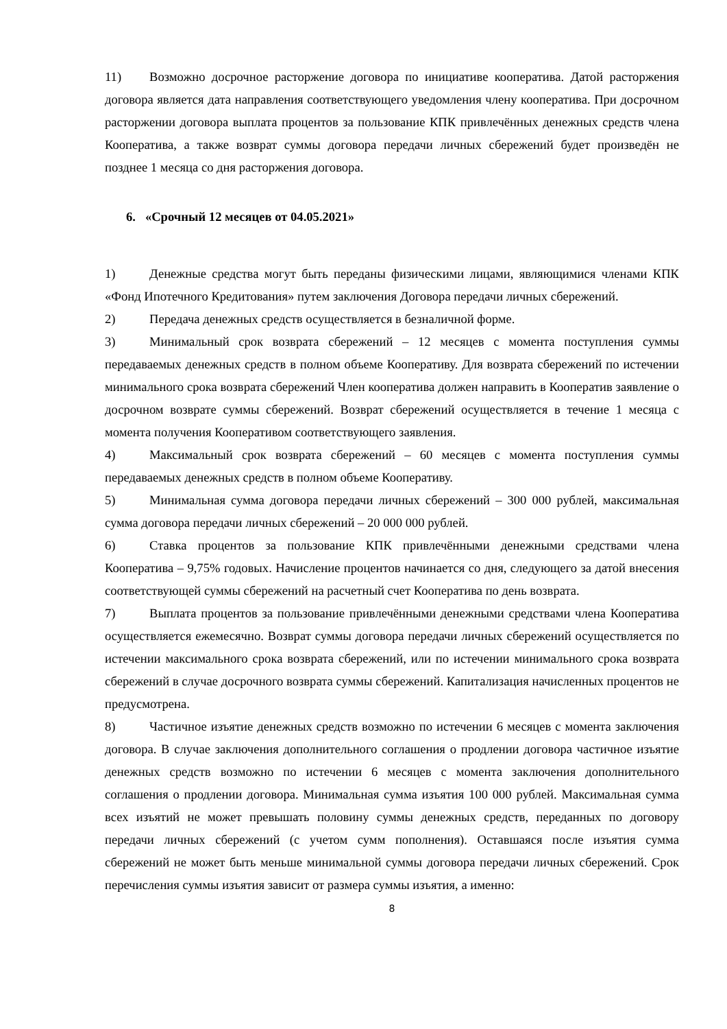11) Возможно досрочное расторжение договора по инициативе кооператива. Датой расторжения договора является дата направления соответствующего уведомления члену кооператива. При досрочном расторжении договора выплата процентов за пользование КПК привлечённых денежных средств члена Кооператива, а также возврат суммы договора передачи личных сбережений будет произведён не позднее 1 месяца со дня расторжения договора.
6. «Срочный 12 месяцев от 04.05.2021»
1) Денежные средства могут быть переданы физическими лицами, являющимися членами КПК «Фонд Ипотечного Кредитования» путем заключения Договора передачи личных сбережений.
2) Передача денежных средств осуществляется в безналичной форме.
3) Минимальный срок возврата сбережений – 12 месяцев с момента поступления суммы передаваемых денежных средств в полном объеме Кооперативу. Для возврата сбережений по истечении минимального срока возврата сбережений Член кооператива должен направить в Кооператив заявление о досрочном возврате суммы сбережений. Возврат сбережений осуществляется в течение 1 месяца с момента получения Кооперативом соответствующего заявления.
4) Максимальный срок возврата сбережений – 60 месяцев с момента поступления суммы передаваемых денежных средств в полном объеме Кооперативу.
5) Минимальная сумма договора передачи личных сбережений – 300 000 рублей, максимальная сумма договора передачи личных сбережений – 20 000 000 рублей.
6) Ставка процентов за пользование КПК привлечёнными денежными средствами члена Кооператива – 9,75% годовых. Начисление процентов начинается со дня, следующего за датой внесения соответствующей суммы сбережений на расчетный счет Кооператива по день возврата.
7) Выплата процентов за пользование привлечёнными денежными средствами члена Кооператива осуществляется ежемесячно. Возврат суммы договора передачи личных сбережений осуществляется по истечении максимального срока возврата сбережений, или по истечении минимального срока возврата сбережений в случае досрочного возврата суммы сбережений. Капитализация начисленных процентов не предусмотрена.
8) Частичное изъятие денежных средств возможно по истечении 6 месяцев с момента заключения договора. В случае заключения дополнительного соглашения о продлении договора частичное изъятие денежных средств возможно по истечении 6 месяцев с момента заключения дополнительного соглашения о продлении договора. Минимальная сумма изъятия 100 000 рублей. Максимальная сумма всех изъятий не может превышать половину суммы денежных средств, переданных по договору передачи личных сбережений (с учетом сумм пополнения). Оставшаяся после изъятия сумма сбережений не может быть меньше минимальной суммы договора передачи личных сбережений. Срок перечисления суммы изъятия зависит от размера суммы изъятия, а именно:
8